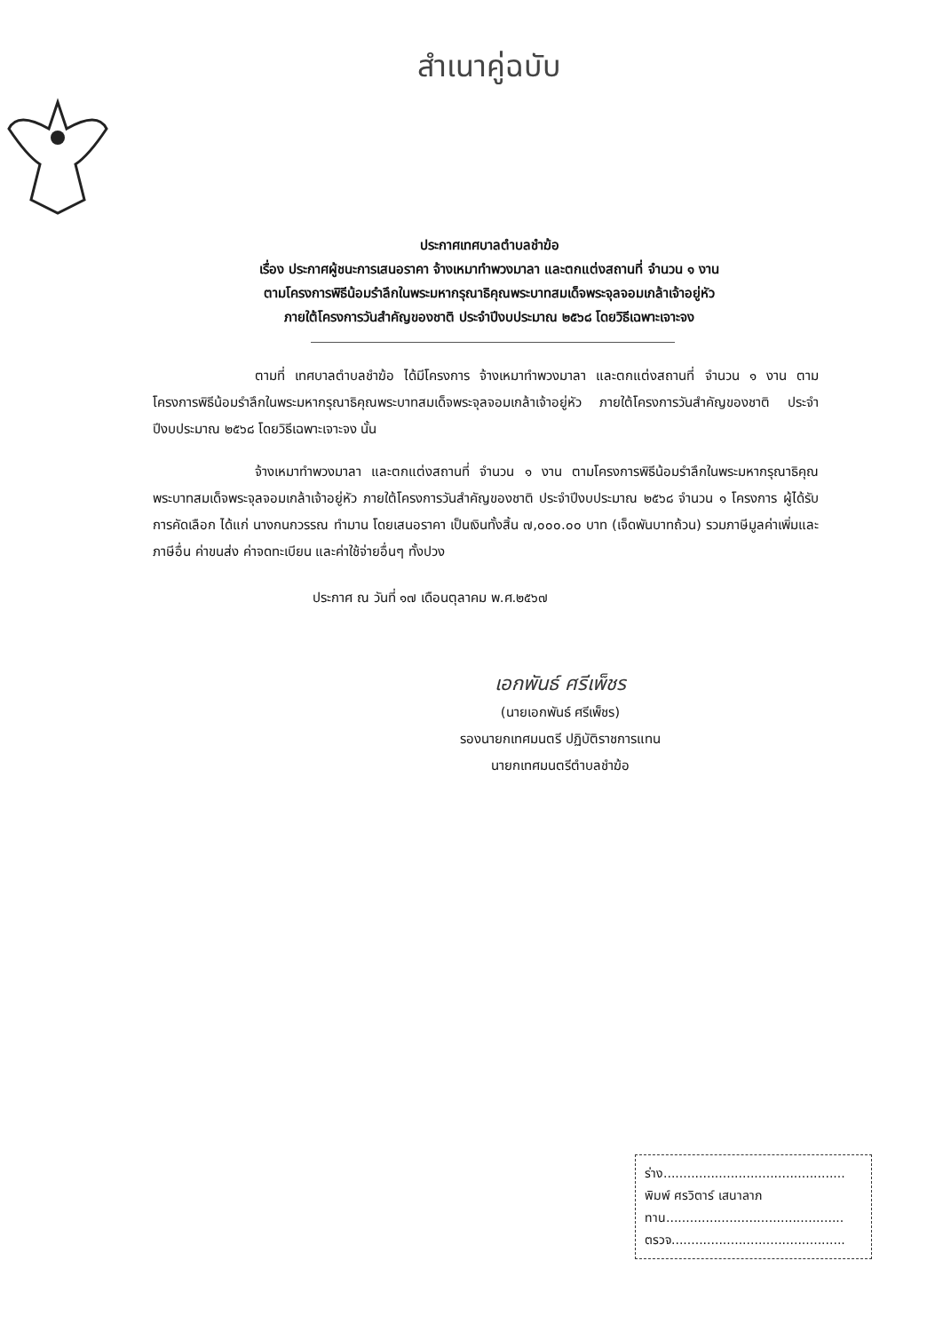สำเนาคู่ฉบับ
ประกาศเทศบาลตำบลชำฆ้อ
เรื่อง ประกาศผู้ชนะการเสนอราคา จ้างเหมาทำพวงมาลา และตกแต่งสถานที่ จำนวน ๑ งาน
ตามโครงการพิธีน้อมรำลึกในพระมหากรุณาธิคุณพระบาทสมเด็จพระจุลจอมเกล้าเจ้าอยู่หัว
ภายใต้โครงการวันสำคัญของชาติ ประจำปีงบประมาณ ๒๕๖๘ โดยวิธีเฉพาะเจาะจง
ตามที่ เทศบาลตำบลชำฆ้อ ได้มีโครงการ จ้างเหมาทำพวงมาลา และตกแต่งสถานที่ จำนวน ๑ งาน ตามโครงการพิธีน้อมรำลึกในพระมหากรุณาธิคุณพระบาทสมเด็จพระจุลจอมเกล้าเจ้าอยู่หัว ภายใต้โครงการวันสำคัญของชาติ ประจำปีงบประมาณ ๒๕๖๘ โดยวิธีเฉพาะเจาะจง นั้น
จ้างเหมาทำพวงมาลา และตกแต่งสถานที่ จำนวน ๑ งาน ตามโครงการพิธีน้อมรำลึกในพระมหากรุณาธิคุณพระบาทสมเด็จพระจุลจอมเกล้าเจ้าอยู่หัว ภายใต้โครงการวันสำคัญของชาติ ประจำปีงบประมาณ ๒๕๖๘ จำนวน ๑ โครงการ ผู้ได้รับการคัดเลือก ได้แก่ นางกนกวรรณ ทำมาน โดยเสนอราคา เป็นเงินทั้งสิ้น ๗,๐๐๐.๐๐ บาท (เจ็ดพันบาทถ้วน) รวมภาษีมูลค่าเพิ่มและภาษีอื่น ค่าขนส่ง ค่าจดทะเบียน และค่าใช้จ่ายอื่นๆ ทั้งปวง
ประกาศ ณ วันที่ ๑๗ เดือนตุลาคม พ.ศ.๒๕๖๗
เอกพันธ์ ศรีเพ็ชร
(นายเอกพันธ์ ศรีเพ็ชร)
รองนายกเทศมนตรี ปฏิบัติราชการแทน
นายกเทศมนตรีตำบลชำฆ้อ
ร่าง..............................................
พิมพ์ ศรวิตาร์ เสนาลาภ
ทาน.............................................
ตรวจ............................................